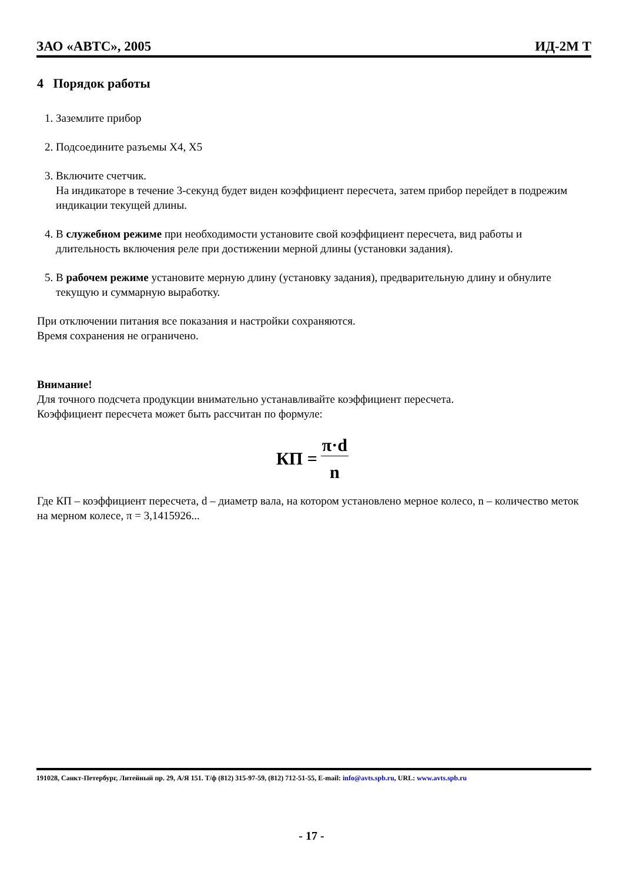ЗАО «АВТС», 2005 ИД-2М Т
4 Порядок работы
1. Заземлите прибор
2. Подсоедините разъемы X4, X5
3. Включите счетчик.
На индикаторе в течение 3-секунд будет виден коэффициент пересчета, затем прибор перейдет в подрежим индикации текущей длины.
4. В служебном режиме при необходимости установите свой коэффициент пересчета, вид работы и длительность включения реле при достижении мерной длины (установки задания).
5. В рабочем режиме установите мерную длину (установку задания), предварительную длину и обнулите текущую и суммарную выработку.
При отключении питания все показания и настройки сохраняются.
Время сохранения не ограничено.
Внимание!
Для точного подсчета продукции внимательно устанавливайте коэффициент пересчета.
Коэффициент пересчета может быть рассчитан по формуле:
КП = π·d n
Где КП – коэффициент пересчета, d – диаметр вала, на котором установлено мерное колесо, n – количество меток на мерном колесе, π = 3,1415926...
191028, Санкт-Петербург, Литейный пр. 29, А/Я 151. Т/ф (812) 315-97-59, (812) 712-51-55, E-mail: info@avts.spb.ru, URL: www.avts.spb.ru
- 17 -